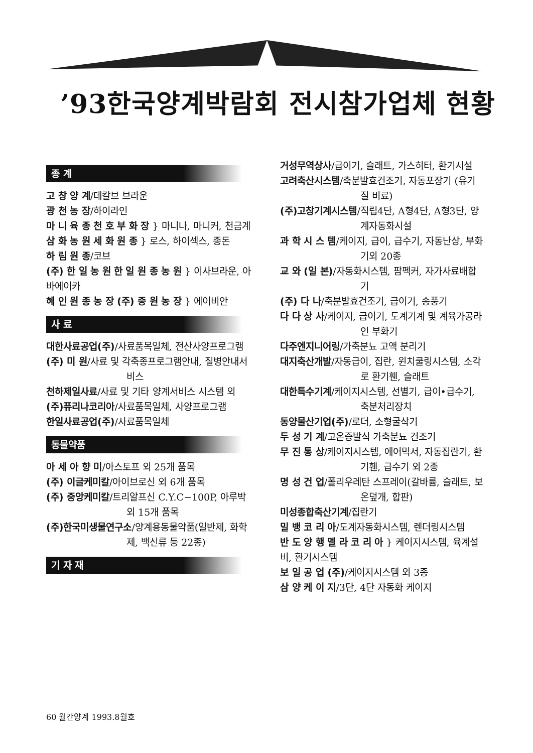’93한국양계박람회 전시참가업체 현황
종 계
고 창 양 계/데칼브 브라운
광 천 농 장/하이라인
마 니 육 종 천 호 부 화 장 } 마니나, 마니커, 천금계
삼 화 농 원 세 화 원 종 } 로스, 하이섹스, 종돈
하 림 원 종/코브
(주) 한 일 농 원 한 일 원 종 농 원 } 이사브라운, 아바에이카
혜 인 원 종 농 장 (주) 중 원 농 장 } 에이비안
사 료
대한사료공업(주)/사료품목일체, 전산사양프로그램
(주) 미 원/사료 및 각축종프로그램안내, 질병안내서비스
천하제일사료/사료 및 기타 양계서비스 시스템 외
(주)퓨리나코리아/사료품목일체, 사양프로그램
한일사료공업(주)/사료품목일체
동물약품
아 세 아 향 미/아스토프 외 25개 품목
(주) 이글케미칼/아이브로신 외 6개 품목
(주) 중앙케미칼/트리알프신 C.Y.C−100P, 아루박 외 15개 품목
(주)한국미생물연구소/양계용동물약품(일반제, 화학제, 백신류 등 22종)
기 자 재
거성무역상사/급이기, 슬래트, 가스히터, 환기시설
고려축산시스템/축분발효건조기, 자동포장기 (유기질 비료)
(주)고창기계시스템/직립4단, A형4단, A형3단, 양계자동화시설
과 학 시 스 템/케이지, 급이, 급수기, 자동난상, 부화기외 20종
교 와 (일 본)/자동화시스템, 팜펙커, 자가사료배합기
(주) 다 나/축분발효건조기, 급이기, 송풍기
다 다 상 사/케이지, 급이기, 도계기계 및 계육가공라인 부화기
다주엔지니어링/가축분뇨 고액 분리기
대지축산개발/자동급이, 집란, 윈치쿨링시스템, 소각로 환기휀, 슬래트
대한특수기계/케이지시스템, 선별기, 급이•급수기, 축분처리장치
동양물산기업(주)/로더, 소형굴삭기
두 성 기 계/고온증발식 가축분뇨 건조기
무 진 통 상/케이지시스템, 에어믹서, 자동집란기, 환기휀, 급수기 외 2종
명 성 건 업/폴리우레탄 스프레이(갈바륨, 슬래트, 보온덮개, 합판)
미성종합축산기계/집란기
밀 뱅 코 리 아/도계자동화시스템, 렌더링시스템
반 도 양 행 멜 라 코 리 아 } 케이지시스템, 육계설비, 환기시스템
보 일 공 업 (주)/케이지시스템 외 3종
삼 양 케 이 지/3단, 4단 자동화 케이지
60 월간양계 1993.8월호